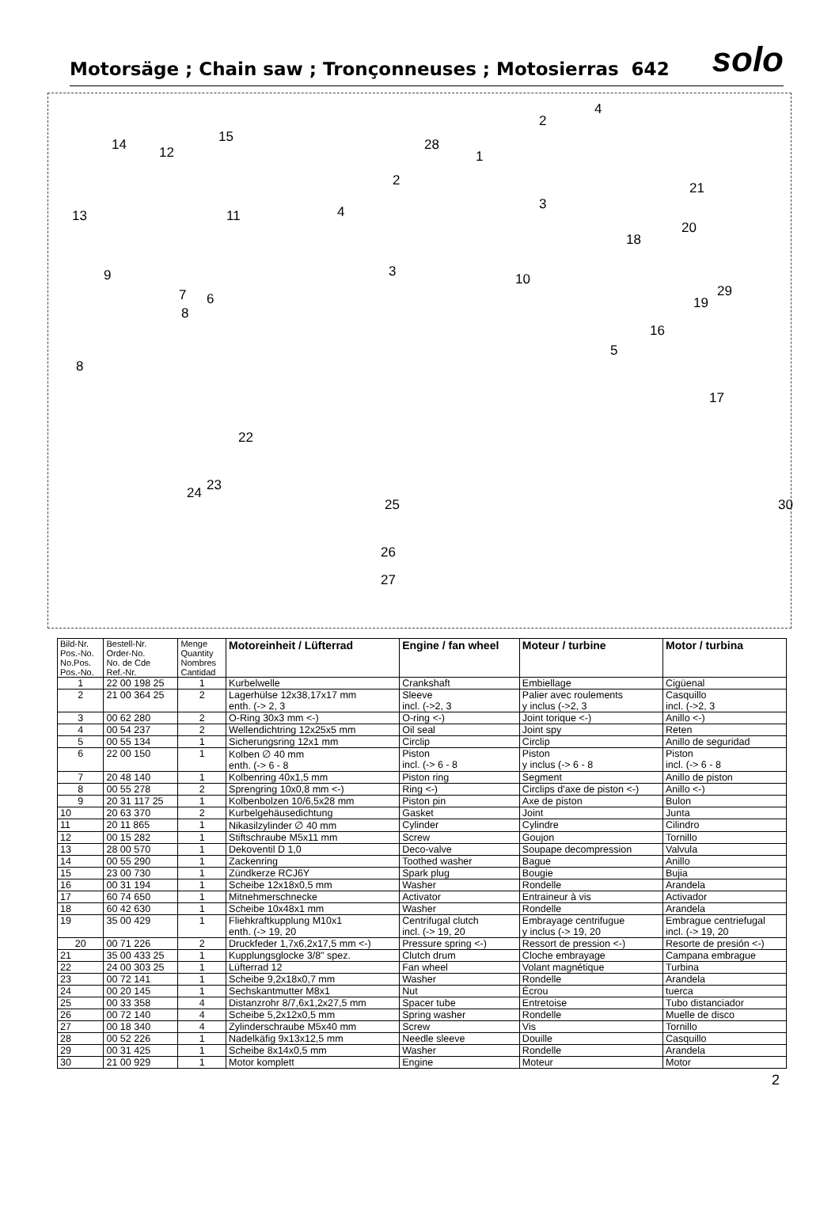Motorsäge ; Chain saw ; Tronçonneuses ; Motosierras 642
solo
14 12
15
13 11
9
7 6
8
8
22
24 23
28
1
2
4
3 10
2
4
3
21
20
18
29
19
16
5
17
30 25
26
27
| Bild-Nr. Pos.-No. No.Pos. Pos.-No. | Bestell-Nr. Order-No. No. de Cde Ref.-Nr. | Menge Quantity Nombres Cantidad | Motoreinheit / Lüfterrad | Engine / fan wheel | Moteur / turbine | Motor / turbina |
| --- | --- | --- | --- | --- | --- | --- |
| 1 | 22 00 198 25 | 1 | Kurbelwelle | Crankshaft | Embiellage | Cigüenal |
| 2 | 21 00 364 25 | 2 | Lagerhülse 12x38,17x17 mm enth. (-> 2, 3 | Sleeve incl. (->2, 3 | Palier avec roulements y inclus (->2, 3 | Casquillo incl. (->2, 3 |
| 3 | 00 62 280 | 2 | O-Ring 30x3 mm <-) | O-ring <-) | Joint torique <-) | Anillo <-) |
| 4 | 00 54 237 | 2 | Wellendichtring 12x25x5 mm | Oil seal | Joint spy | Reten |
| 5 | 00 55 134 | 1 | Sicherungsring 12x1 mm | Circlip | Circlip | Anillo de seguridad |
| 6 | 22 00 150 | 1 | Kolben ∅ 40 mm enth. (-> 6 - 8 | Piston incl. (-> 6 - 8 | Piston y inclus (-> 6 - 8 | Piston incl. (-> 6 - 8 |
| 7 | 20 48 140 | 1 | Kolbenring 40x1,5 mm | Piston ring | Segment | Anillo de piston |
| 8 | 00 55 278 | 2 | Sprengring 10x0,8 mm <-) | Ring <-) | Circlips d'axe de piston <-) | Anillo <-) |
| 9 | 20 31 117 25 | 1 | Kolbenbolzen 10/6,5x28 mm | Piston pin | Axe de piston | Bulon |
| 10 | 20 63 370 | 2 | Kurbelgehäusedichtung | Gasket | Joint | Junta |
| 11 | 20 11 865 | 1 | Nikasilzylinder ∅ 40 mm | Cylinder | Cylindre | Cilindro |
| 12 | 00 15 282 | 1 | Stiftschraube M5x11 mm | Screw | Goujon | Tornillo |
| 13 | 28 00 570 | 1 | Dekoventil D 1,0 | Deco-valve | Soupape decompression | Valvula |
| 14 | 00 55 290 | 1 | Zackenring | Toothed washer | Bague | Anillo |
| 15 | 23 00 730 | 1 | Zündkerze RCJ6Y | Spark plug | Bougie | Bujia |
| 16 | 00 31 194 | 1 | Scheibe 12x18x0,5 mm | Washer | Rondelle | Arandela |
| 17 | 60 74 650 | 1 | Mitnehmerschnecke | Activator | Entraineur à vis | Activador |
| 18 | 60 42 630 | 1 | Scheibe 10x48x1 mm | Washer | Rondelle | Arandela |
| 19 | 35 00 429 | 1 | Fliehkraftkupplung M10x1 enth. (-> 19, 20 | Centrifugal clutch incl. (-> 19, 20 | Embrayage centrifugue y inclus (-> 19, 20 | Embrague centriefugal incl. (-> 19, 20 |
| 20 | 00 71 226 | 2 | Druckfeder 1,7x6,2x17,5 mm <-) | Pressure spring <-) | Ressort de pression <-) | Resorte de presión <-) |
| 21 | 35 00 433 25 | 1 | Kupplungsglocke 3/8" spez. | Clutch drum | Cloche embrayage | Campana embrague |
| 22 | 24 00 303 25 | 1 | Lüfterrad 12 | Fan wheel | Volant magnétique | Turbina |
| 23 | 00 72 141 | 1 | Scheibe 9,2x18x0,7 mm | Washer | Rondelle | Arandela |
| 24 | 00 20 145 | 1 | Sechskantmutter M8x1 | Nut | Écrou | tuerca |
| 25 | 00 33 358 | 4 | Distanzrohr 8/7,6x1,2x27,5 mm | Spacer tube | Entretoise | Tubo distanciador |
| 26 | 00 72 140 | 4 | Scheibe 5,2x12x0,5 mm | Spring washer | Rondelle | Muelle de disco |
| 27 | 00 18 340 | 4 | Zylinderschraube M5x40 mm | Screw | Vis | Tornillo |
| 28 | 00 52 226 | 1 | Nadelkäfig 9x13x12,5 mm | Needle sleeve | Douille | Casquillo |
| 29 | 00 31 425 | 1 | Scheibe 8x14x0,5 mm | Washer | Rondelle | Arandela |
| 30 | 21 00 929 | 1 | Motor komplett | Engine | Moteur | Motor |
2